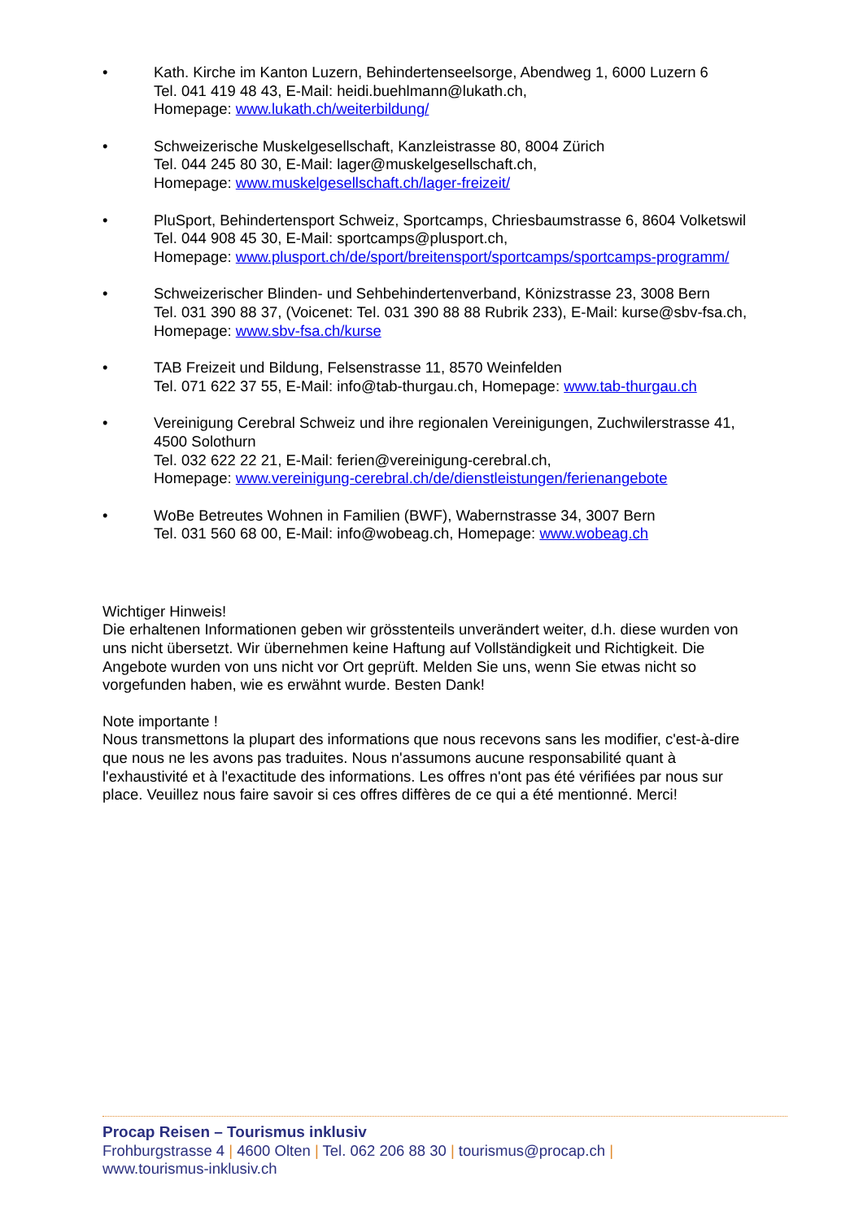• Kath. Kirche im Kanton Luzern, Behindertenseelsorge, Abendweg 1, 6000 Luzern 6
Tel. 041 419 48 43, E-Mail: heidi.buehlmann@lukath.ch,
Homepage: www.lukath.ch/weiterbildung/
• Schweizerische Muskelgesellschaft, Kanzleistrasse 80, 8004 Zürich
Tel. 044 245 80 30, E-Mail: lager@muskelgesellschaft.ch,
Homepage: www.muskelgesellschaft.ch/lager-freizeit/
• PluSport, Behindertensport Schweiz, Sportcamps, Chriesbaumstrasse 6, 8604 Volketswil
Tel. 044 908 45 30, E-Mail: sportcamps@plusport.ch,
Homepage: www.plusport.ch/de/sport/breitensport/sportcamps/sportcamps-programm/
• Schweizerischer Blinden- und Sehbehindertenverband, Könizstrasse 23, 3008 Bern
Tel. 031 390 88 37, (Voicenet: Tel. 031 390 88 88 Rubrik 233), E-Mail: kurse@sbv-fsa.ch, Homepage: www.sbv-fsa.ch/kurse
• TAB Freizeit und Bildung, Felsenstrasse 11, 8570 Weinfelden
Tel. 071 622 37 55, E-Mail: info@tab-thurgau.ch, Homepage: www.tab-thurgau.ch
• Vereinigung Cerebral Schweiz und ihre regionalen Vereinigungen, Zuchwilerstrasse 41, 4500 Solothurn
Tel. 032 622 22 21, E-Mail: ferien@vereinigung-cerebral.ch,
Homepage: www.vereinigung-cerebral.ch/de/dienstleistungen/ferienangebote
• WoBe Betreutes Wohnen in Familien (BWF), Wabernstrasse 34, 3007 Bern
Tel. 031 560 68 00, E-Mail: info@wobeag.ch, Homepage: www.wobeag.ch
Wichtiger Hinweis!
Die erhaltenen Informationen geben wir grösstenteils unverändert weiter, d.h. diese wurden von uns nicht übersetzt. Wir übernehmen keine Haftung auf Vollständigkeit und Richtigkeit. Die Angebote wurden von uns nicht vor Ort geprüft. Melden Sie uns, wenn Sie etwas nicht so vorgefunden haben, wie es erwähnt wurde. Besten Dank!
Note importante !
Nous transmettons la plupart des informations que nous recevons sans les modifier, c'est-à-dire que nous ne les avons pas traduites. Nous n'assumons aucune responsabilité quant à l'exhaustivité et à l'exactitude des informations. Les offres n'ont pas été vérifiées par nous sur place. Veuillez nous faire savoir si ces offres diffères de ce qui a été mentionné. Merci!
Procap Reisen – Tourismus inklusiv
Frohburgstrasse 4 | 4600 Olten | Tel. 062 206 88 30 | tourismus@procap.ch | www.tourismus-inklusiv.ch